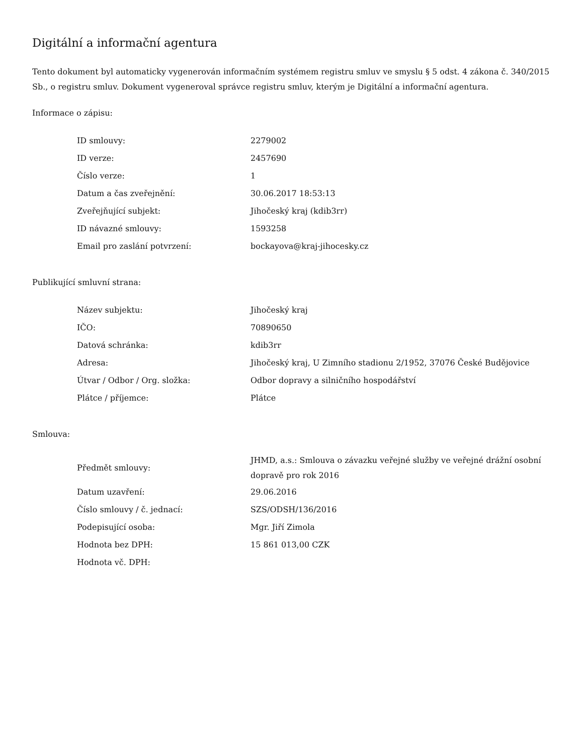Digitální a informační agentura
Tento dokument byl automaticky vygenerován informačním systémem registru smluv ve smyslu § 5 odst. 4 zákona č. 340/2015 Sb., o registru smluv. Dokument vygeneroval správce registru smluv, kterým je Digitální a informační agentura.
Informace o zápisu:
| ID smlouvy: | 2279002 |
| ID verze: | 2457690 |
| Číslo verze: | 1 |
| Datum a čas zveřejnění: | 30.06.2017 18:53:13 |
| Zveřejňující subjekt: | Jihočeský kraj (kdib3rr) |
| ID návazné smlouvy: | 1593258 |
| Email pro zaslání potvrzení: | bockayova@kraj-jihocesky.cz |
Publikující smluvní strana:
| Název subjektu: | Jihočeský kraj |
| IČO: | 70890650 |
| Datová schránka: | kdib3rr |
| Adresa: | Jihočeský kraj, U Zimního stadionu 2/1952, 37076 České Budějovice |
| Útvar / Odbor / Org. složka: | Odbor dopravy a silničního hospodářství |
| Plátce / příjemce: | Plátce |
Smlouva:
| Předmět smlouvy: | JHMD, a.s.: Smlouva o závazku veřejné služby ve veřejné drážní osobní dopravě pro rok 2016 |
| Datum uzavření: | 29.06.2016 |
| Číslo smlouvy / č. jednací: | SZS/ODSH/136/2016 |
| Podepisující osoba: | Mgr. Jiří Zimola |
| Hodnota bez DPH: | 15 861 013,00 CZK |
| Hodnota vč. DPH: | |